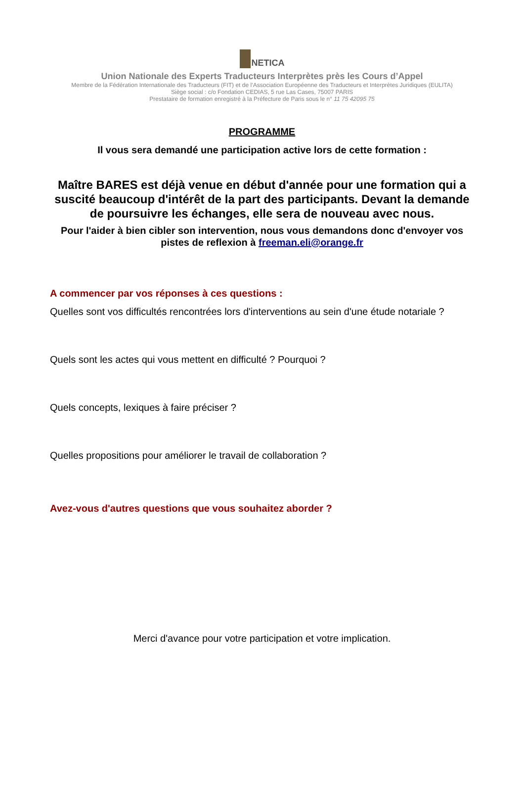NETICA
Union Nationale des Experts Traducteurs Interprètes près les Cours d’Appel
Membre de la Fédération Internationale des Traducteurs (FIT) et de l’Association Européenne des Traducteurs et Interprètes Juridiques (EULITA)
Siège social : c/o Fondation CEDIAS, 5 rue Las Cases, 75007 PARIS
Prestataire de formation enregistré à la Préfecture de Paris sous le n° 11 75 42095 75
PROGRAMME
Il vous sera demandé une participation active lors de cette formation :
Maître BARES est déjà venue en début d'année pour une formation qui a suscité beaucoup d'intérêt de la part des participants. Devant la demande de poursuivre les échanges, elle sera de nouveau avec nous.
Pour l'aider à bien cibler son intervention, nous vous demandons donc d'envoyer vos pistes de reflexion à freeman.eli@orange.fr
A commencer par vos réponses à ces questions :
Quelles sont vos difficultés rencontrées lors d'interventions au sein d'une étude notariale ?
Quels sont les actes qui vous mettent en difficulté ? Pourquoi ?
Quels concepts, lexiques à faire préciser ?
Quelles propositions pour améliorer le travail de collaboration ?
Avez-vous d'autres questions que vous souhaitez aborder ?
Merci d'avance pour votre participation et votre implication.